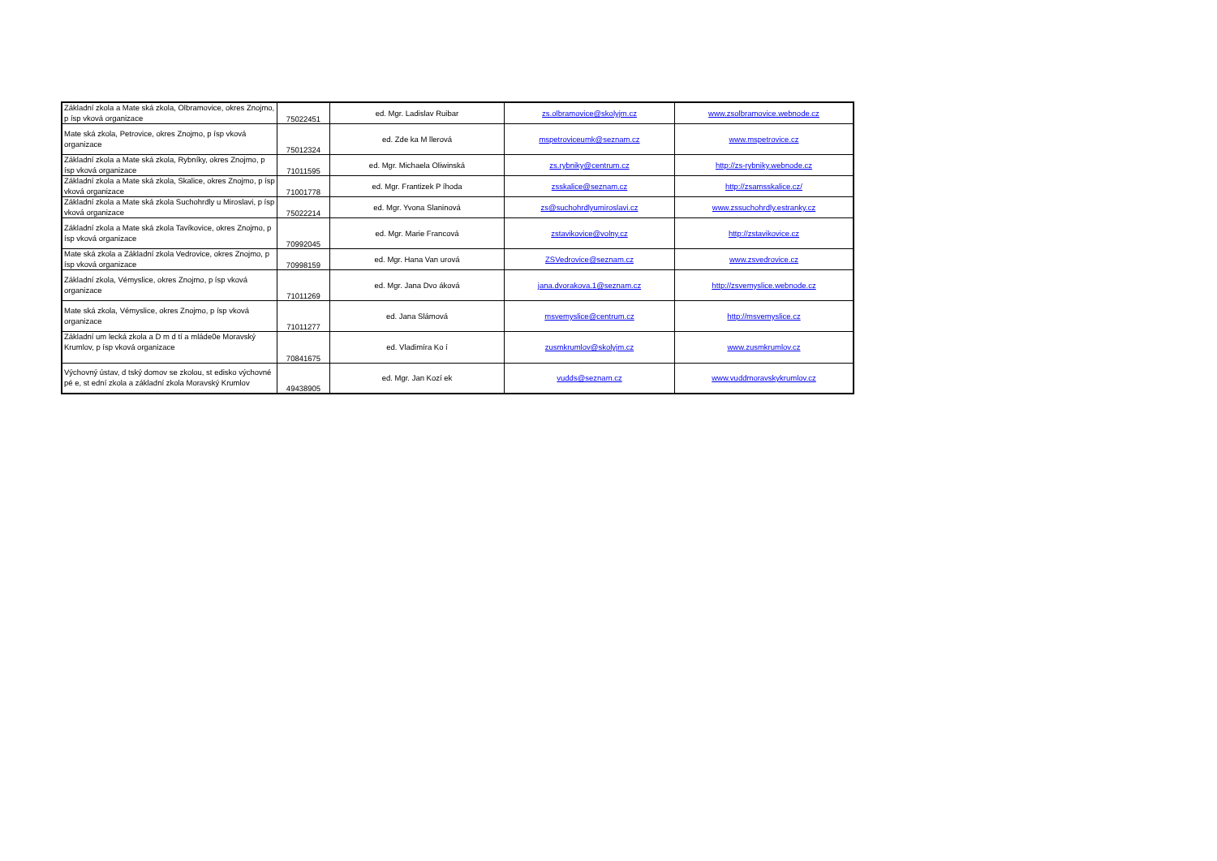| Základní zkola a Mate ská zkola, Olbramovice, okres Znojmo, p ísp vková organizace | 75022451 | ed. Mgr. Ladislav Ruibar | zs.olbramovice@skolyjm.cz | www.zsolbramovice.webnode.cz |
| Mate ská zkola, Petrovice, okres Znojmo, p ísp vková organizace | 75012324 | ed. Zde ka M llerová | mspetroviceumk@seznam.cz | www.mspetrovice.cz |
| Základní zkola a Mate ská zkola, Rybníky, okres Znojmo, p ísp vková organizace | 71011595 | ed. Mgr. Michaela Oliwinská | zs.rybniky@centrum.cz | http://zs-rybniky.webnode.cz |
| Základní zkola a Mate ská zkola, Skalice, okres Znojmo, p ísp vková organizace | 71001778 | ed. Mgr. Frantizek P íhoda | zsskalice@seznam.cz | http://zsamsskalice.cz/ |
| Základní zkola a Mate ská zkola Suchohrdly u Miroslavi, p ísp vková organizace | 75022214 | ed. Mgr. Yvona Slaninová | zs@suchohrdlyumiroslavi.cz | www.zssuchohrdly.estranky.cz |
| Základní zkola a Mate ská zkola Tavíkovice, okres Znojmo, p ísp vková organizace | 70992045 | ed. Mgr. Marie Francová | zstavikovice@volny.cz | http://zstavikovice.cz |
| Mate ská zkola a Základní zkola Vedrovice, okres Znojmo, p ísp vková organizace | 70998159 | ed. Mgr. Hana Van urová | ZSVedrovice@seznam.cz | www.zsvedrovice.cz |
| Základní zkola, Vémyslice, okres Znojmo, p ísp vková organizace | 71011269 | ed. Mgr. Jana Dvo áková | jana.dvorakova.1@seznam.cz | http://zsvemyslice.webnode.cz |
| Mate ská zkola, Vémyslice, okres Znojmo, p ísp vková organizace | 71011277 | ed. Jana Slámová | msvemyslice@centrum.cz | http://msvemyslice.cz |
| Základní um lecká zkola a D m d tí a mláde0e Moravský Krumlov, p ísp vková organizace | 70841675 | ed. Vladimíra Ko í | zusmkrumlov@skolyjm.cz | www.zusmkrumlov.cz |
| Výchovný ústav, d tský domov se zkolou, st edisko výchovné pé e, st ední zkola a základní zkola Moravský Krumlov | 49438905 | ed. Mgr. Jan Kozí ek | vudds@seznam.cz | www.vuddmoravskykrumlov.cz |